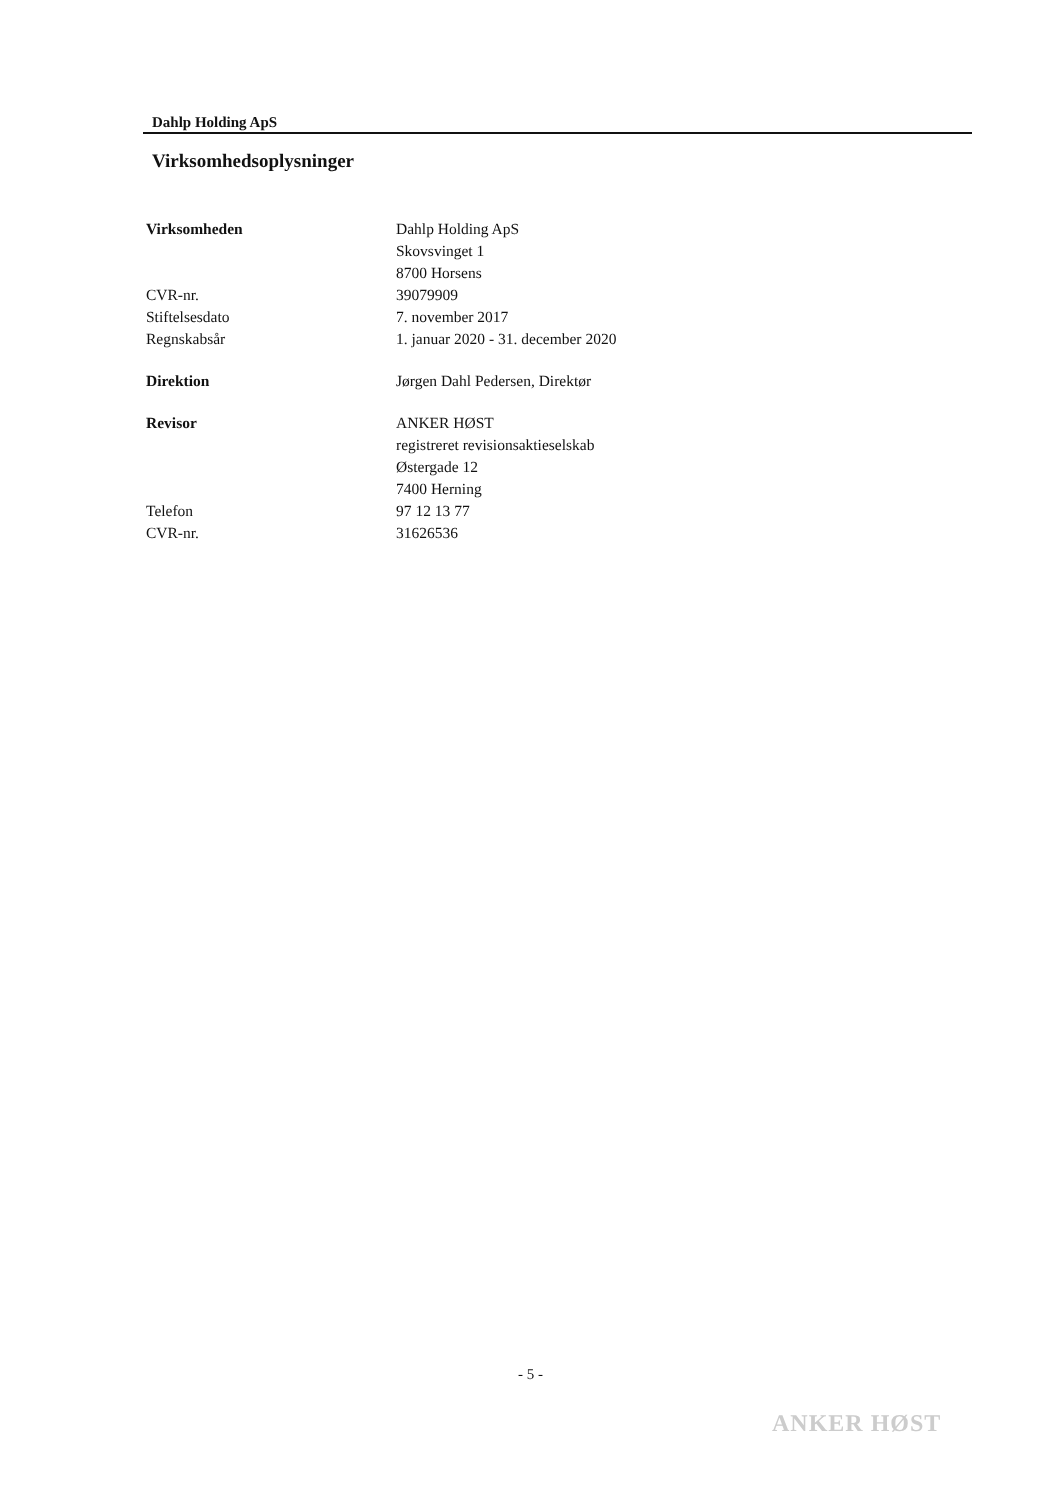Dahlp Holding ApS
Virksomhedsoplysninger
| Virksomheden | Dahlp Holding ApS |
| | Skovsvinget 1 |
| | 8700 Horsens |
| CVR-nr. | 39079909 |
| Stiftelsesdato | 7. november 2017 |
| Regnskabsår | 1. januar 2020 - 31. december 2020 |
| Direktion | Jørgen Dahl Pedersen, Direktør |
| Revisor | ANKER HØST |
| | registreret revisionsaktieselskab |
| | Østergade 12 |
| | 7400 Herning |
| Telefon | 97 12 13 77 |
| CVR-nr. | 31626536 |
- 5 -
ANKER HØST